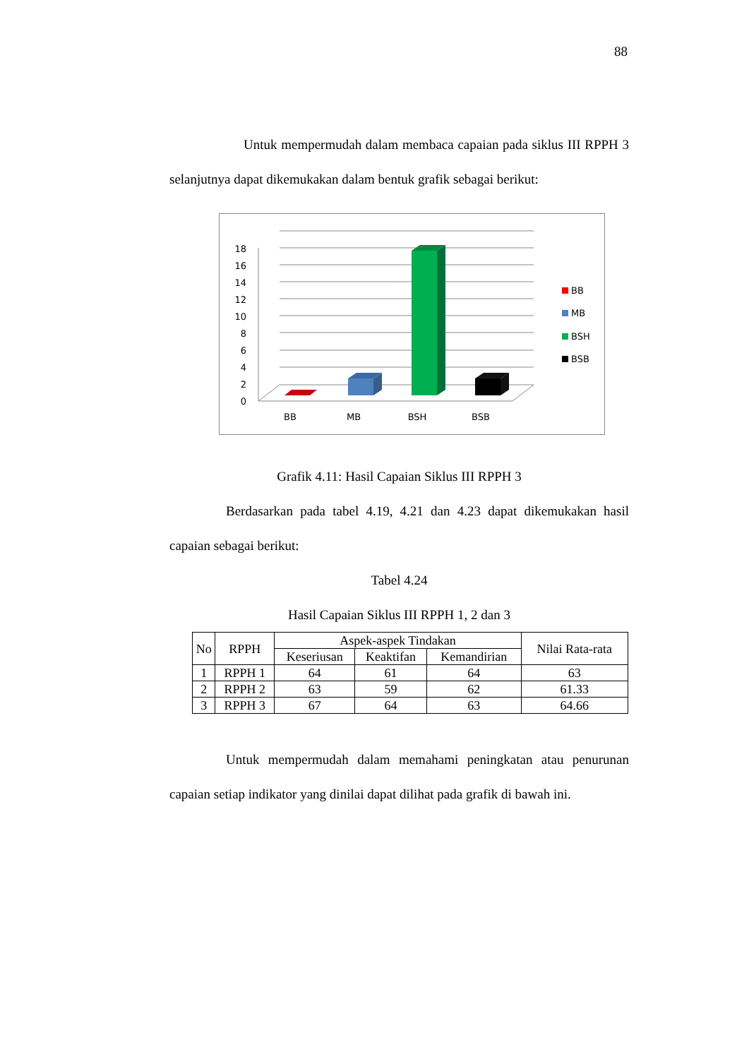88
Untuk mempermudah dalam membaca capaian pada siklus III RPPH 3 selanjutnya dapat dikemukakan dalam bentuk grafik sebagai berikut:
0
2
4
6
8
10
12
14
16
18
BB
MB
BSH
BSB
BB
MB
BSH
BSB
Grafik 4.11: Hasil Capaian Siklus III RPPH 3
Berdasarkan pada tabel 4.19, 4.21 dan 4.23 dapat dikemukakan hasil capaian sebagai berikut:
Tabel 4.24
Hasil Capaian Siklus III RPPH 1, 2 dan 3
| No | RPPH | Aspek-aspek Tindakan | | | Nilai Rata-rata |
| --- | --- | --- | --- | --- | --- |
| | | Keseriusan | Keaktifan | Kemandirian | |
| 1 | RPPH 1 | 64 | 61 | 64 | 63 |
| 2 | RPPH 2 | 63 | 59 | 62 | 61.33 |
| 3 | RPPH 3 | 67 | 64 | 63 | 64.66 |
Untuk mempermudah dalam memahami peningkatan atau penurunan capaian setiap indikator yang dinilai dapat dilihat pada grafik di bawah ini.